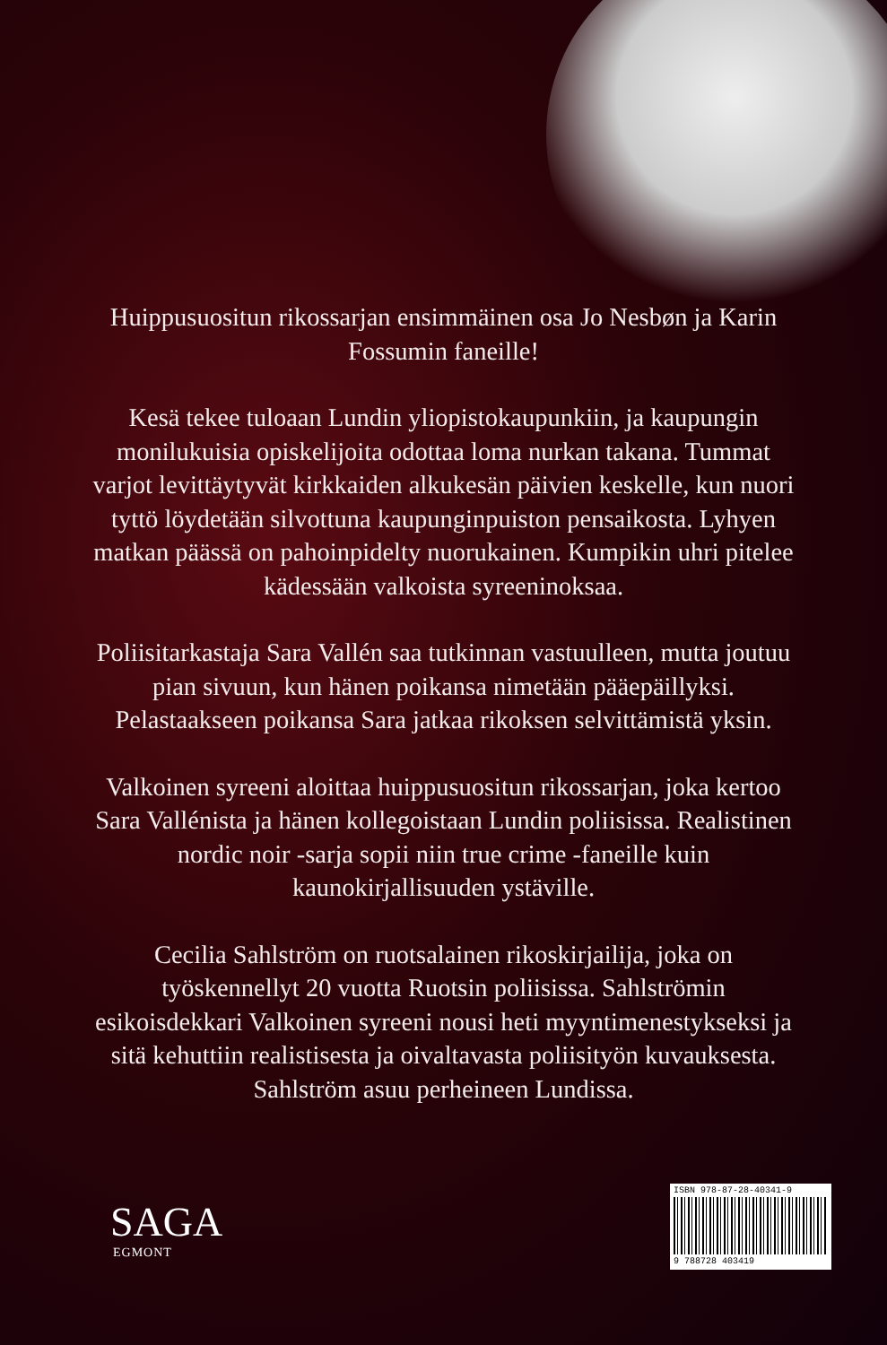Huippusuositun rikossarjan ensimmäinen osa Jo Nesbøn ja Karin Fossumin faneille!
Kesä tekee tuloaan Lundin yliopistokaupunkiin, ja kaupungin monilukuisia opiskelijoita odottaa loma nurkan takana. Tummat varjot levittäytyvät kirkkaiden alkukesän päivien keskelle, kun nuori tyttö löydetään silvottuna kaupunginpuiston pensaikosta. Lyhyen matkan päässä on pahoinpidelty nuorukainen. Kumpikin uhri pitelee kädessään valkoista syreeninoksaa.
Poliisitarkastaja Sara Vallén saa tutkinnan vastuulleen, mutta joutuu pian sivuun, kun hänen poikansa nimetään pääepäillyksi. Pelastaakseen poikansa Sara jatkaa rikoksen selvittämistä yksin.
Valkoinen syreeni aloittaa huippusuositun rikossarjan, joka kertoo Sara Vallénista ja hänen kollegoistaan Lundin poliisissa. Realistinen nordic noir -sarja sopii niin true crime -faneille kuin kaunokirjallisuuden ystäville.
Cecilia Sahlström on ruotsalainen rikoskirjailija, joka on työskennellyt 20 vuotta Ruotsin poliisissa. Sahlströmin esikoisdekkari Valkoinen syreeni nousi heti myyntimenestykseksi ja sitä kehuttiin realistisesta ja oivaltavasta poliisityön kuvauksesta. Sahlström asuu perheineen Lundissa.
SAGA
EGMONT
ISBN 978-87-28-40341-9
9 788728 403419